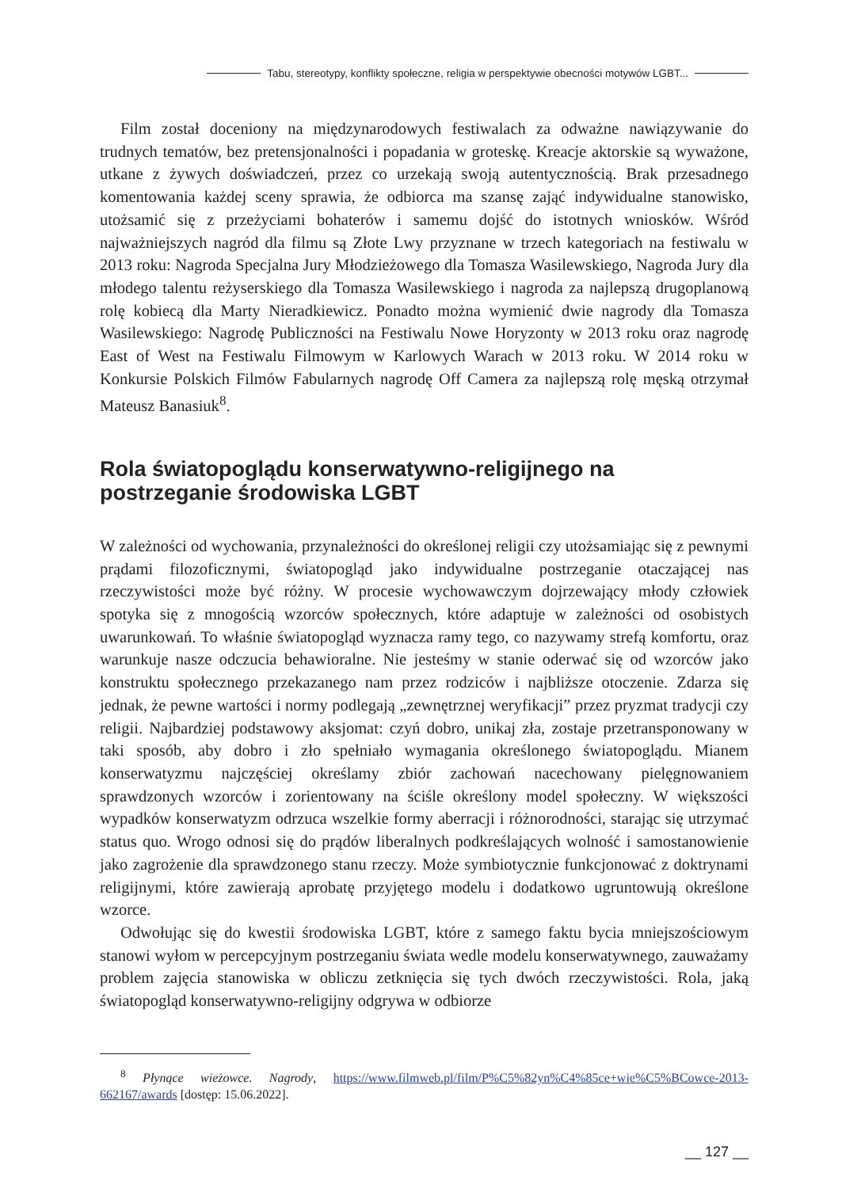Tabu, stereotypy, konflikty społeczne, religia w perspektywie obecności motywów LGBT...
Film został doceniony na międzynarodowych festiwalach za odważne nawiązywanie do trudnych tematów, bez pretensjonalności i popadania w groteskę. Kreacje aktorskie są wyważone, utkane z żywych doświadczeń, przez co urzekają swoją autentycznością. Brak przesadnego komentowania każdej sceny sprawia, że odbiorca ma szansę zająć indywidualne stanowisko, utożsamić się z przeżyciami bohaterów i samemu dojść do istotnych wniosków. Wśród najważniejszych nagród dla filmu są Złote Lwy przyznane w trzech kategoriach na festiwalu w 2013 roku: Nagroda Specjalna Jury Młodzieżowego dla Tomasza Wasilewskiego, Nagroda Jury dla młodego talentu reżyserskiego dla Tomasza Wasilewskiego i nagroda za najlepszą drugoplanową rolę kobiecą dla Marty Nieradkiewicz. Ponadto można wymienić dwie nagrody dla Tomasza Wasilewskiego: Nagrodę Publiczności na Festiwalu Nowe Horyzonty w 2013 roku oraz nagrodę East of West na Festiwalu Filmowym w Karlowych Warach w 2013 roku. W 2014 roku w Konkursie Polskich Filmów Fabularnych nagrodę Off Camera za najlepszą rolę męską otrzymał Mateusz Banasiuk<sup>8</sup>.
Rola światopoglądu konserwatywno-religijnego na postrzeganie środowiska LGBT
W zależności od wychowania, przynależności do określonej religii czy utożsamiając się z pewnymi prądami filozoficznymi, światopogląd jako indywidualne postrzeganie otaczającej nas rzeczywistości może być różny. W procesie wychowawczym dojrzewający młody człowiek spotyka się z mnogością wzorców społecznych, które adaptuje w zależności od osobistych uwarunkowań. To właśnie światopogląd wyznacza ramy tego, co nazywamy strefą komfortu, oraz warunkuje nasze odczucia behawioralne. Nie jesteśmy w stanie oderwać się od wzorców jako konstruktu społecznego przekazanego nam przez rodziców i najbliższe otoczenie. Zdarza się jednak, że pewne wartości i normy podlegają „zewnętrznej weryfikacji” przez pryzmat tradycji czy religii. Najbardziej podstawowy aksjomat: czyń dobro, unikaj zła, zostaje przetransponowany w taki sposób, aby dobro i zło spełniało wymagania określonego światopoglądu. Mianem konserwatyzmu najczęściej określamy zbiór zachowań nacechowany pielęgnowaniem sprawdzonych wzorców i zorientowany na ściśle określony model społeczny. W większości wypadków konserwatyzm odrzuca wszelkie formy aberracji i różnorodności, starając się utrzymać status quo. Wrogo odnosi się do prądów liberalnych podkreślających wolność i samostanowienie jako zagrożenie dla sprawdzonego stanu rzeczy. Może symbiotycznie funkcjonować z doktrynami religijnymi, które zawierają aprobatę przyjętego modelu i dodatkowo ugruntowują określone wzorce.
Odwołując się do kwestii środowiska LGBT, które z samego faktu bycia mniejszościowym stanowi wyłom w percepcyjnym postrzeganiu świata wedle modelu konserwatywnego, zauważamy problem zajęcia stanowiska w obliczu zetknięcia się tych dwóch rzeczywistości. Rola, jaką światopogląd konserwatywno-religijny odgrywa w odbiorze
<sup>8</sup> Płynące wieżowce. Nagrody, https://www.filmweb.pl/film/P%C5%82yn%C4%85ce+wie%C5%BCowce-2013-662167/awards [dostęp: 15.06.2022].
__ 127 __